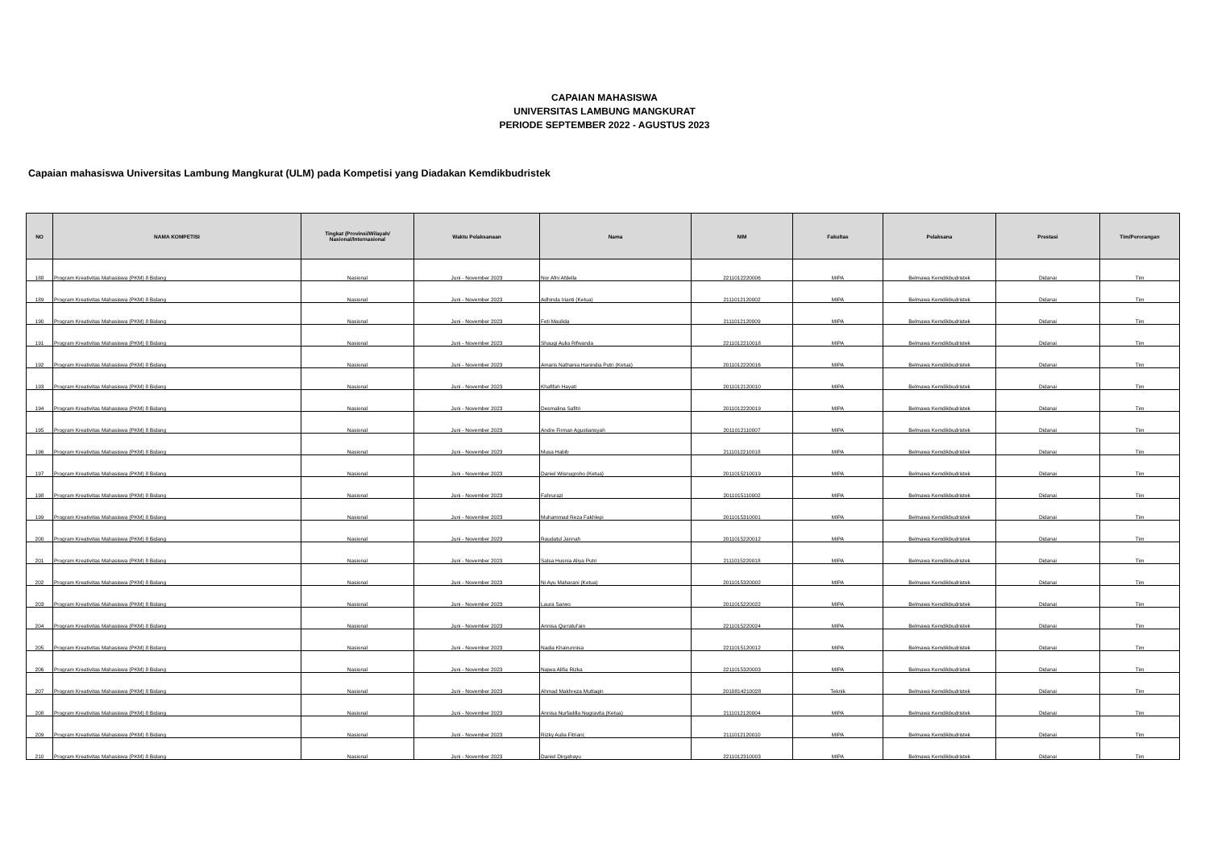CAPAIAN MAHASISWA
UNIVERSITAS LAMBUNG MANGKURAT
PERIODE SEPTEMBER 2022 - AGUSTUS 2023
Capaian mahasiswa Universitas Lambung Mangkurat (ULM) pada Kompetisi yang Diadakan Kemdikbudristek
| NO | NAMA KOMPETISI | Tingkat (Provinsi/Wilayah/ Nasional/Internasional | Waktu Pelaksanaan | Nama | NIM | Fakultas | Pelaksana | Prestasi | Tim/Perorangan |
| --- | --- | --- | --- | --- | --- | --- | --- | --- | --- |
| 188 | Program Kreativitas Mahasiswa (PKM) 8 Bidang | Nasional | Juni - November 2023 | Nor Afni Afdella | 2211012220006 | MIPA | Belmawa Kemdikbudristek | Didanai | Tim |
| 189 | Program Kreativitas Mahasiswa (PKM) 8 Bidang | Nasional | Juni - November 2023 | Adhinda Irianti (Ketua) | 2111012120002 | MIPA | Belmawa Kemdikbudristek | Didanai | Tim |
| 190 | Program Kreativitas Mahasiswa (PKM) 8 Bidang | Nasional | Juni - November 2023 | Feti Maulida | 2111012120009 | MIPA | Belmawa Kemdikbudristek | Didanai | Tim |
| 191 | Program Kreativitas Mahasiswa (PKM) 8 Bidang | Nasional | Juni - November 2023 | Shauqi Aulia Rifwanda | 2211012210018 | MIPA | Belmawa Kemdikbudristek | Didanai | Tim |
| 192 | Program Kreativitas Mahasiswa (PKM) 8 Bidang | Nasional | Juni - November 2023 | Amaris Nathania Hanindia Putri (Ketua) | 2011012220016 | MIPA | Belmawa Kemdikbudristek | Didanai | Tim |
| 193 | Program Kreativitas Mahasiswa (PKM) 8 Bidang | Nasional | Juni - November 2023 | Khafifah Hayati | 2011012120010 | MIPA | Belmawa Kemdikbudristek | Didanai | Tim |
| 194 | Program Kreativitas Mahasiswa (PKM) 8 Bidang | Nasional | Juni - November 2023 | Desmalina Safitri | 2011012220019 | MIPA | Belmawa Kemdikbudristek | Didanai | Tim |
| 195 | Program Kreativitas Mahasiswa (PKM) 8 Bidang | Nasional | Juni - November 2023 | Andre Firman Agustiansyah | 2011012110007 | MIPA | Belmawa Kemdikbudristek | Didanai | Tim |
| 196 | Program Kreativitas Mahasiswa (PKM) 8 Bidang | Nasional | Juni - November 2023 | Musa Habib | 2111012210018 | MIPA | Belmawa Kemdikbudristek | Didanai | Tim |
| 197 | Program Kreativitas Mahasiswa (PKM) 8 Bidang | Nasional | Juni - November 2023 | Daniel Wisnugroho (Ketua) | 2011015210019 | MIPA | Belmawa Kemdikbudristek | Didanai | Tim |
| 198 | Program Kreativitas Mahasiswa (PKM) 8 Bidang | Nasional | Juni - November 2023 | Fahrurazi | 2011015110002 | MIPA | Belmawa Kemdikbudristek | Didanai | Tim |
| 199 | Program Kreativitas Mahasiswa (PKM) 8 Bidang | Nasional | Juni - November 2023 | Muhammad Reza Fakhlepi | 2011015310001 | MIPA | Belmawa Kemdikbudristek | Didanai | Tim |
| 200 | Program Kreativitas Mahasiswa (PKM) 8 Bidang | Nasional | Juni - November 2023 | Raudatul Jannah | 2011015220012 | MIPA | Belmawa Kemdikbudristek | Didanai | Tim |
| 201 | Program Kreativitas Mahasiswa (PKM) 8 Bidang | Nasional | Juni - November 2023 | Salsa Husnia Aliya Putri | 2111015220018 | MIPA | Belmawa Kemdikbudristek | Didanai | Tim |
| 202 | Program Kreativitas Mahasiswa (PKM) 8 Bidang | Nasional | Juni - November 2023 | Ni Ayu Maharani (Ketua) | 2011015320002 | MIPA | Belmawa Kemdikbudristek | Didanai | Tim |
| 203 | Program Kreativitas Mahasiswa (PKM) 8 Bidang | Nasional | Juni - November 2023 | Laura Sarwo | 2011015220022 | MIPA | Belmawa Kemdikbudristek | Didanai | Tim |
| 204 | Program Kreativitas Mahasiswa (PKM) 8 Bidang | Nasional | Juni - November 2023 | Annisa Qurratul'ain | 2211015220024 | MIPA | Belmawa Kemdikbudristek | Didanai | Tim |
| 205 | Program Kreativitas Mahasiswa (PKM) 8 Bidang | Nasional | Juni - November 2023 | Nadia Khairunnisa | 2211015120012 | MIPA | Belmawa Kemdikbudristek | Didanai | Tim |
| 206 | Program Kreativitas Mahasiswa (PKM) 8 Bidang | Nasional | Juni - November 2023 | Najwa Alifia Rizka | 2211015320003 | MIPA | Belmawa Kemdikbudristek | Didanai | Tim |
| 207 | Program Kreativitas Mahasiswa (PKM) 8 Bidang | Nasional | Juni - November 2023 | Ahmad Makhreza Muttaqin | 2010814210028 | Teknik | Belmawa Kemdikbudristek | Didanai | Tim |
| 208 | Program Kreativitas Mahasiswa (PKM) 8 Bidang | Nasional | Juni - November 2023 | Annisa Nurfadilla Nugravita (Ketua) | 2111012120004 | MIPA | Belmawa Kemdikbudristek | Didanai | Tim |
| 209 | Program Kreativitas Mahasiswa (PKM) 8 Bidang | Nasional | Juni - November 2023 | Rizky Aulia Fitriani; | 2111012120010 | MIPA | Belmawa Kemdikbudristek | Didanai | Tim |
| 210 | Program Kreativitas Mahasiswa (PKM) 8 Bidang | Nasional | Juni - November 2023 | Daniel Dirgahayu | 2211012310003 | MIPA | Belmawa Kemdikbudristek | Didanai | Tim |